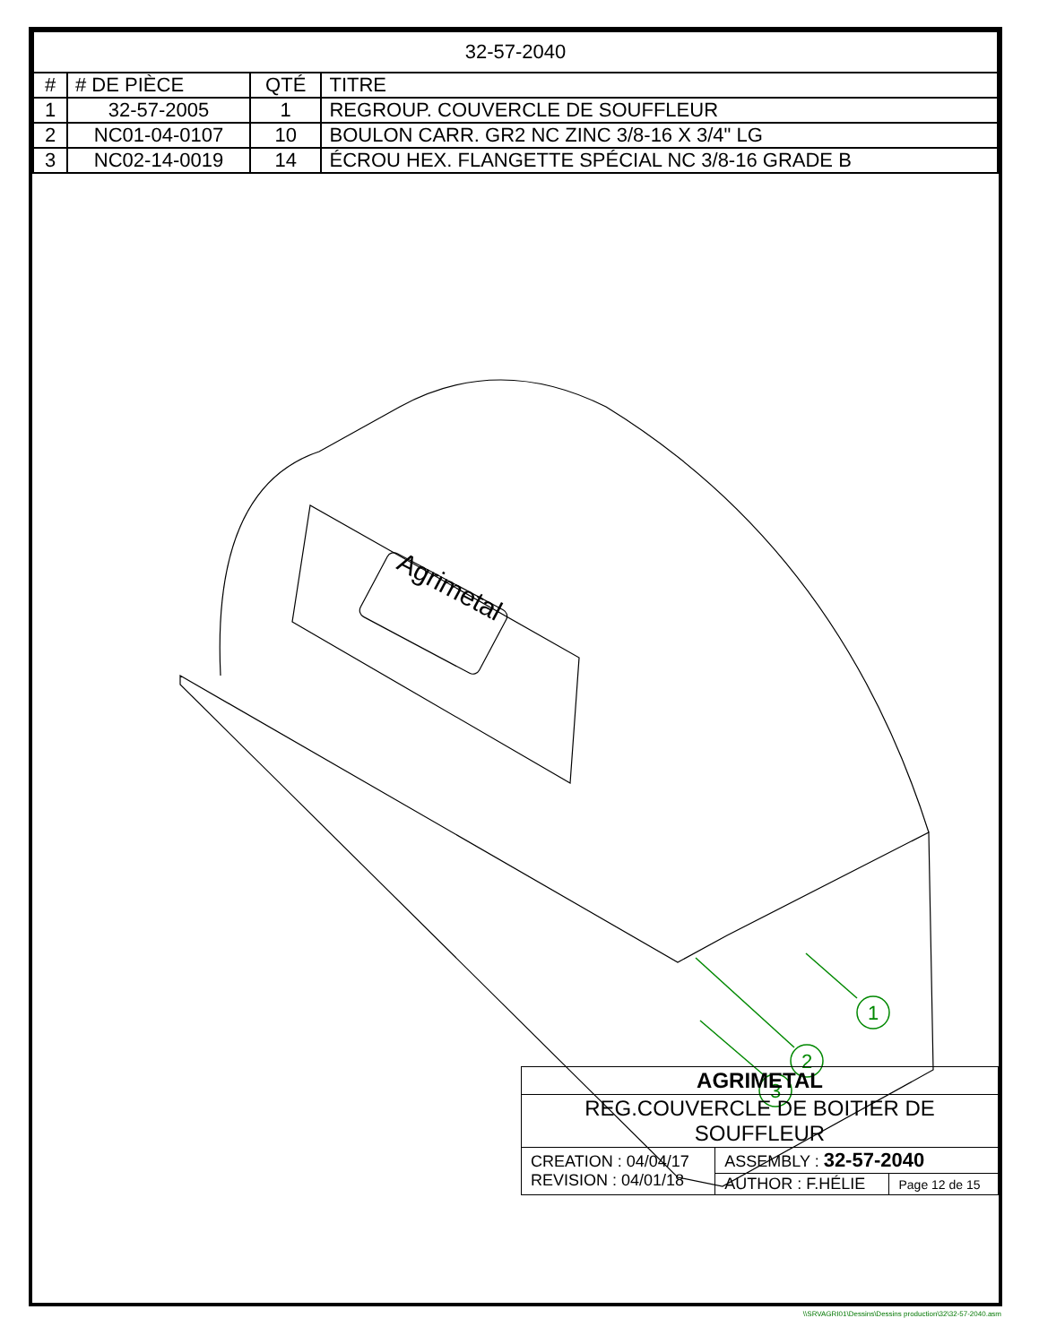| 32-57-2040 | | | |
| # | # DE PIÈCE | QTÉ | TITRE |
| 1 | 32-57-2005 | 1 | REGROUP. COUVERCLE DE SOUFFLEUR |
| 2 | NC01-04-0107 | 10 | BOULON CARR. GR2 NC ZINC 3/8-16 X 3/4" LG |
| 3 | NC02-14-0019 | 14 | ÉCROU HEX. FLANGETTE SPÉCIAL NC 3/8-16 GRADE B |
Agrimetal
1
2
3
| AGRIMETAL | | |
| REG.COUVERCLE DE BOITIER DE SOUFFLEUR | | |
| CREATION : 04/04/17 REVISION : 04/01/18 | ASSEMBLY : 32-57-2040 | |
| | AUTHOR : F.HÉLIE | Page 12 de 15 |
\\SRVAGRI01\Dessins\Dessins production\32\32-57-2040.asm